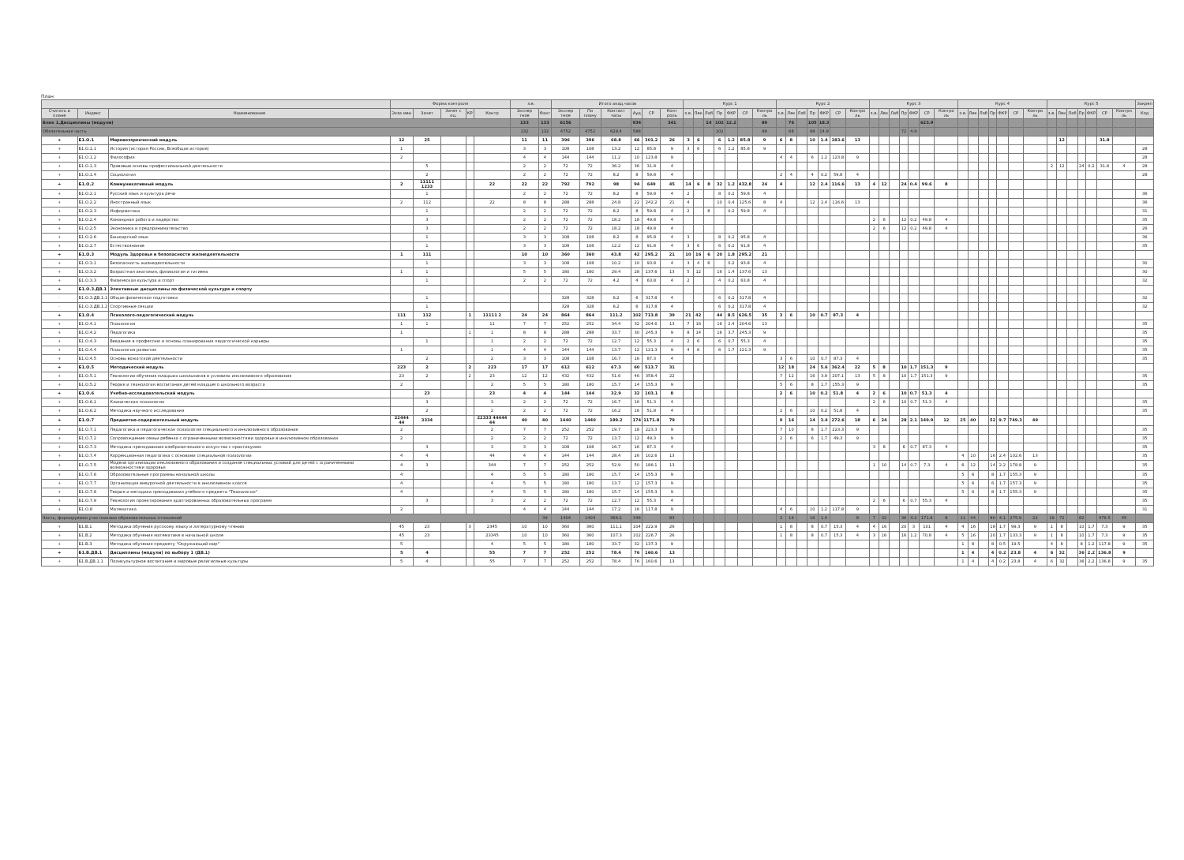План
| | | | Форма контроля | | | | | з.е. | | Итого акад.часов | | | | | | Курс 1 | | | | | | | Курс 2 | | | | | | | Курс 3 | | | | | | | Курс 4 | | | | | | | Курс 5 | | | | | | | Закреп |
| --- | --- | --- | --- | --- | --- | --- | --- | --- | --- | --- | --- | --- | --- | --- | --- | --- | --- | --- | --- | --- | --- | --- | --- | --- | --- | --- | --- | --- | --- | --- | --- | --- | --- | --- | --- | --- | --- | --- | --- | --- | --- | --- | --- | --- | --- | --- | --- | --- | --- | --- | --- |
| Считать в плане | Индекс | Наименование | Экза мен | Зачет | Зачет с оц. | КР | Контр | Экспер тное | Факт | Экспер тное | По плану | Контакт часы | Ауд | СР | Конт роль | з.е. | Лек | Лаб | Пр | ФКР | СР | Контро ль | з.е. | Лек | Лаб | Пр | ФКР | СР | Контро ль | з.е. | Лек | Лаб | Пр | ФКР | СР | Контро ль | з.е. | Лек | Лаб | Пр | ФКР | СР | Контро ль | з.е. | Лек | Лаб | Пр | ФКР | СР | Контро ль | Код |
| Блок 1.Дисциплины (модули) | | | | | | | | 133 | 133 | 6156 | | | 934 | | 341 | | | 14 | 102 | 12.2 | | 89 | | 76 | | 105 | 18.3 | | | | | | | | 623.9 | | | | | | | | | | | | | | | | |
| Обязательная часть | | | | | | | | 132 | 132 | 4752 | 4752 | 628.4 | 588 | | | | | | 102 | | | 89 | | 68 | | 98 | 14.9 | | | | | | 72 | 4.9 | | | | | | | | | | | | | | | | | |
| + | Б1.О.1 | Мировоззренческий модуль | 12 | 25 | | | | 11 | 11 | 396 | 396 | 68.8 | 66 | 301.2 | 26 | 3 | 6 | | 6 | 1.2 | 85.8 | 9 | 6 | 8 | | 10 | 1.4 | 183.6 | 13 | | | | | | | | | | | | | | | | 12 | | | | 31.8 | | |
| + | Б1.О.1.1 | История (история России, Всеобщая история) | 1 | | | | | 3 | 3 | 108 | 108 | 13.2 | 12 | 85.8 | 9 | 3 | 6 | | 6 | 1.2 | 85.8 | 9 | | | | | | | | | | | | | | | | | | | | | | | | | | | | | 28 |
| + | Б1.О.1.2 | Философия | 2 | | | | | 4 | 4 | 144 | 144 | 11.2 | 10 | 123.8 | 9 | | | | | | | | 4 | 4 | | 6 | 1.2 | 123.8 | 9 | | | | | | | | | | | | | | | | | | | | | | 28 |
| + | Б1.О.1.3 | Правовые основы профессиональной деятельности | | 5 | | | | 2 | 2 | 72 | 72 | 36.2 | 36 | 31.8 | 4 | | | | | | | | | | | | | | | | | | | | | | | | | | | | | 2 | 12 | | 24 | 0.2 | 31.8 | 4 | 28 |
| + | Б1.О.1.4 | Социология | | 2 | | | | 2 | 2 | 72 | 72 | 8.2 | 8 | 59.8 | 4 | | | | | | | | 2 | 4 | | 4 | 0.2 | 59.8 | 4 | | | | | | | | | | | | | | | | | | | | | | 28 |
| + | Б1.О.2 | Коммуникативный модуль | 2 | 11111 1233 | | | 22 | 22 | 22 | 792 | 792 | 98 | 94 | 649 | 45 | 14 | 6 | 8 | 32 | 1.2 | 432.8 | 24 | 4 | | | 12 | 2.4 | 116.6 | 13 | 4 | 12 | | 24 | 0.4 | 99.6 | 8 | | | | | | | | | | | | | | | |
| + | Б1.О.2.1 | Русский язык и культура речи | | 1 | | | | 2 | 2 | 72 | 72 | 8.2 | 8 | 59.8 | 4 | 2 | | | 8 | 0.2 | 59.8 | 4 | | | | | | | | | | | | | | | | | | | | | | | | | | | | | 36 |
| + | Б1.О.2.2 | Иностранный язык | 2 | 112 | | | 22 | 8 | 8 | 288 | 288 | 24.8 | 22 | 242.2 | 21 | 4 | | | 10 | 0.4 | 125.6 | 8 | 4 | | | 12 | 2.4 | 116.6 | 13 | | | | | | | | | | | | | | | | | | | | | | 36 |
| + | Б1.О.2.3 | Информатика | | 1 | | | | 2 | 2 | 72 | 72 | 8.2 | 8 | 59.8 | 4 | 2 | | 8 | | 0.2 | 59.8 | 4 | | | | | | | | | | | | | | | | | | | | | | | | | | | | | 31 |
| + | Б1.О.2.4 | Командная работа и лидерство | | 3 | | | | 2 | 2 | 72 | 72 | 18.2 | 18 | 49.8 | 4 | | | | | | | | | | | | | | | 2 | 6 | | 12 | 0.2 | 49.8 | 4 | | | | | | | | | | | | | | | 35 |
| + | Б1.О.2.5 | Экономика и предпринимательство | | 3 | | | | 2 | 2 | 72 | 72 | 18.2 | 18 | 49.8 | 4 | | | | | | | | | | | | | | | 2 | 6 | | 12 | 0.2 | 49.8 | 4 | | | | | | | | | | | | | | | 26 |
| + | Б1.О.2.6 | Башкирский язык | | 1 | | | | 3 | 3 | 108 | 108 | 8.2 | 8 | 95.8 | 4 | 3 | | | 8 | 0.2 | 95.8 | 4 | | | | | | | | | | | | | | | | | | | | | | | | | | | | | 36 |
| + | Б1.О.2.7 | Естествознание | | 1 | | | | 3 | 3 | 108 | 108 | 12.2 | 12 | 91.8 | 4 | 3 | 6 | | 6 | 0.2 | 91.8 | 4 | | | | | | | | | | | | | | | | | | | | | | | | | | | | | 35 |
| + | Б1.О.3 | Модуль Здоровья и безопасности жизнедеятельности | 1 | 111 | | | | 10 | 10 | 360 | 360 | 43.8 | 42 | 295.2 | 21 | 10 | 16 | 6 | 20 | 1.8 | 295.2 | 21 | | | | | | | | | | | | | | | | | | | | | | | | | | | | | |
| + | Б1.О.3.1 | Безопасность жизнедеятельности | | 1 | | | | 3 | 3 | 108 | 108 | 10.2 | 10 | 93.8 | 4 | 3 | 4 | 6 | | 0.2 | 93.8 | 4 | | | | | | | | | | | | | | | | | | | | | | | | | | | | | 30 |
| + | Б1.О.3.2 | Возрастная анатомия, физиология и гигиена | 1 | 1 | | | | 5 | 5 | 180 | 180 | 29.4 | 28 | 137.6 | 13 | 5 | 12 | | 16 | 1.4 | 137.6 | 13 | | | | | | | | | | | | | | | | | | | | | | | | | | | | | 30 |
| + | Б1.О.3.3 | Физическая культура и спорт | | 1 | | | | 2 | 2 | 72 | 72 | 4.2 | 4 | 63.8 | 4 | 2 | | | 4 | 0.2 | 63.8 | 4 | | | | | | | | | | | | | | | | | | | | | | | | | | | | | 32 |
| + | Б1.О.3.ДВ.1 | Элективные дисциплины по физической культуре и спорту | | | | | | | | | | | | | | | | | | | | | | | | | | | | | | | | | | | | | | | | | | | | | | | | | |
| - | Б1.О.3.ДВ.1.1 | Общая физическая подготовка | | 1 | | | | | | 328 | 328 | 6.2 | 6 | 317.8 | 4 | | | | 6 | 0.2 | 317.8 | 4 | | | | | | | | | | | | | | | | | | | | | | | | | | | | | 32 |
| - | Б1.О.3.ДВ.1.2 | Спортивные секции | | 1 | | | | | | 328 | 328 | 6.2 | 6 | 317.8 | 4 | | | | 6 | 0.2 | 317.8 | 4 | | | | | | | | | | | | | | | | | | | | | | | | | | | | | 32 |
| + | Б1.О.4 | Психолого-педагогический модуль | 111 | 112 | | 1 | 11111 2 | 24 | 24 | 864 | 864 | 111.2 | 102 | 713.8 | 39 | 21 | 42 | | 44 | 8.5 | 626.5 | 35 | 3 | 6 | | 10 | 0.7 | 87.3 | 4 | | | | | | | | | | | | | | | | | | | | | | |
| + | Б1.О.4.1 | Психология | 1 | 1 | | | 11 | 7 | 7 | 252 | 252 | 34.4 | 32 | 204.6 | 13 | 7 | 16 | | 16 | 2.4 | 204.6 | 13 | | | | | | | | | | | | | | | | | | | | | | | | | | | | | 35 |
| + | Б1.О.4.2 | Педагогика | 1 | | | 1 | 1 | 8 | 8 | 288 | 288 | 33.7 | 30 | 245.3 | 9 | 8 | 14 | | 16 | 3.7 | 245.3 | 9 | | | | | | | | | | | | | | | | | | | | | | | | | | | | | 35 |
| + | Б1.О.4.3 | Введение в профессию и основы планирования педагогической карьеры | | 1 | | | 1 | 2 | 2 | 72 | 72 | 12.7 | 12 | 55.3 | 4 | 2 | 6 | | 6 | 0.7 | 55.3 | 4 | | | | | | | | | | | | | | | | | | | | | | | | | | | | | 35 |
| + | Б1.О.4.4 | Психология развития | 1 | | | | 1 | 4 | 4 | 144 | 144 | 13.7 | 12 | 121.3 | 9 | 4 | 6 | | 6 | 1.7 | 121.3 | 9 | | | | | | | | | | | | | | | | | | | | | | | | | | | | | 35 |
| + | Б1.О.4.5 | Основы вожатской деятельности | | 2 | | | 2 | 3 | 3 | 108 | 108 | 16.7 | 16 | 87.3 | 4 | | | | | | | | 3 | 6 | | 10 | 0.7 | 87.3 | 4 | | | | | | | | | | | | | | | | | | | | | | 35 |
| + | Б1.О.5 | Методический модуль | 223 | 2 | | 2 | 223 | 17 | 17 | 612 | 612 | 67.3 | 60 | 513.7 | 31 | | | | | | | | 12 | 18 | | 24 | 5.6 | 362.4 | 22 | 5 | 8 | | 10 | 1.7 | 151.3 | 9 | | | | | | | | | | | | | | | |
| + | Б1.О.5.1 | Технологии обучения младших школьников в условиях инклюзивного образования | 23 | 2 | | 2 | 23 | 12 | 12 | 432 | 432 | 51.6 | 46 | 358.4 | 22 | | | | | | | | 7 | 12 | | 16 | 3.9 | 207.1 | 13 | 5 | 8 | | 10 | 1.7 | 151.3 | 9 | | | | | | | | | | | | | | | 35 |
| + | Б1.О.5.2 | Теория и технология воспитания детей младшего школьного возраста | 2 | | | | 2 | 5 | 5 | 180 | 180 | 15.7 | 14 | 155.3 | 9 | | | | | | | | 5 | 6 | | 8 | 1.7 | 155.3 | 9 | | | | | | | | | | | | | | | | | | | | | | 35 |
| + | Б1.О.6 | Учебно-исследовательский модуль | | 23 | | | 23 | 4 | 4 | 144 | 144 | 32.9 | 32 | 103.1 | 8 | | | | | | | | 2 | 6 | | 10 | 0.2 | 51.8 | 4 | 2 | 6 | | 10 | 0.7 | 51.3 | 4 | | | | | | | | | | | | | | | |
| + | Б1.О.6.1 | Клиническая психология | | 3 | | | 3 | 2 | 2 | 72 | 72 | 16.7 | 16 | 51.3 | 4 | | | | | | | | | | | | | | | 2 | 6 | | 10 | 0.7 | 51.3 | 4 | | | | | | | | | | | | | | | 35 |
| + | Б1.О.6.2 | Методика научного исследования | | 2 | | | 2 | 2 | 2 | 72 | 72 | 16.2 | 16 | 51.8 | 4 | | | | | | | | 2 | 6 | | 10 | 0.2 | 51.8 | 4 | | | | | | | | | | | | | | | | | | | | | | 35 |
| + | Б1.О.7 | Предметно-содержательный модуль | 22444 44 | 3334 | | | 22333 44444 44 | 40 | 40 | 1440 | 1440 | 189.2 | 174 | 1171.8 | 79 | | | | | | | | 9 | 16 | | 14 | 3.4 | 272.6 | 18 | 6 | 24 | | 28 | 2.1 | 149.9 | 12 | 25 | 40 | | 52 | 9.7 | 749.3 | 49 | | | | | | | | |
| + | Б1.О.7.1 | Педагогика и педагогическая психология специального и инклюзивного образования | 2 | | | | 2 | 7 | 7 | 252 | 252 | 19.7 | 18 | 223.3 | 9 | | | | | | | | 7 | 10 | | 8 | 1.7 | 223.3 | 9 | | | | | | | | | | | | | | | | | | | | | | 35 |
| + | Б1.О.7.2 | Сопровождение семьи ребенка с ограниченными возможностями здоровья в инклюзивном образовании | 2 | | | | 2 | 2 | 2 | 72 | 72 | 13.7 | 12 | 49.3 | 9 | | | | | | | | 2 | 6 | | 6 | 1.7 | 49.3 | 9 | | | | | | | | | | | | | | | | | | | | | | 35 |
| + | Б1.О.7.3 | Методика преподавания изобразительного искусства с практикумом | | 3 | | | 3 | 3 | 3 | 108 | 108 | 16.7 | 16 | 87.3 | 4 | | | | | | | | | | | | | | | 3 | 8 | | 8 | 0.7 | 87.3 | 4 | | | | | | | | | | | | | | | 35 |
| + | Б1.О.7.4 | Коррекционная педагогика с основами специальной психологии | 4 | 4 | | | 44 | 4 | 4 | 144 | 144 | 28.4 | 26 | 102.6 | 13 | | | | | | | | | | | | | | | | | | | | | | 4 | 10 | | 16 | 2.4 | 102.6 | 13 | | | | | | | | 35 |
| + | Б1.О.7.5 | Модели организации инклюзивного образования и создание специальных условий для детей с ограниченными возможностями здоровья | 4 | 3 | | | 344 | 7 | 7 | 252 | 252 | 52.9 | 50 | 186.1 | 13 | | | | | | | | | | | | | | | 1 | 10 | | 14 | 0.7 | 7.3 | 4 | 6 | 12 | | 14 | 2.2 | 178.8 | 9 | | | | | | | | 35 |
| + | Б1.О.7.6 | Образовательные программы начальной школы | 4 | | | | 4 | 5 | 5 | 180 | 180 | 15.7 | 14 | 155.3 | 9 | | | | | | | | | | | | | | | | | | | | | | 5 | 6 | | 8 | 1.7 | 155.3 | 9 | | | | | | | | 35 |
| + | Б1.О.7.7 | Организация внеурочной деятельности в инклюзивном классе | 4 | | | | 4 | 5 | 5 | 180 | 180 | 13.7 | 12 | 157.3 | 9 | | | | | | | | | | | | | | | | | | | | | | 5 | 6 | | 6 | 1.7 | 157.3 | 9 | | | | | | | | 35 |
| + | Б1.О.7.8 | Теория и методика преподавания учебного предмета "Технология" | 4 | | | | 4 | 5 | 5 | 180 | 180 | 15.7 | 14 | 155.3 | 9 | | | | | | | | | | | | | | | | | | | | | | 5 | 6 | | 8 | 1.7 | 155.3 | 9 | | | | | | | | 35 |
| + | Б1.О.7.9 | Технология проектирования адаптированных образовательных программ | | 3 | | | 3 | 2 | 2 | 72 | 72 | 12.7 | 12 | 55.3 | 4 | | | | | | | | | | | | | | | 2 | 6 | | 6 | 0.7 | 55.3 | 4 | | | | | | | | | | | | | | | 35 |
| + | Б1.О.8 | Математика | 2 | | | | | 4 | 4 | 144 | 144 | 17.2 | 16 | 117.8 | 9 | | | | | | | | 4 | 6 | | 10 | 1.2 | 117.8 | 9 | | | | | | | | | | | | | | | | | | | | | | 31 |
| Часть, формируемая участниками образовательных отношений | | | | | | | | | 39 | 1404 | 1404 | 366.2 | 346 | | 83 | | | | | | | | 2 | 16 | | 16 | 1.4 | | 8 | 7 | 32 | | 36 | 4.2 | 171.8 | 8 | 11 | 44 | | 80 | 4.1 | 275.9 | 22 | 19 | 72 | | 82 | | 476.5 | 45 | |
| + | Б1.В.1 | Методика обучения русскому языку и литературному чтению | 45 | 23 | | 3 | 2345 | 10 | 10 | 360 | 360 | 111.1 | 104 | 222.9 | 26 | | | | | | | | 1 | 8 | | 8 | 0.7 | 15.3 | 4 | 4 | 16 | | 20 | 3 | 101 | 4 | 4 | 16 | | 18 | 1.7 | 99.3 | 9 | 1 | 8 | | 10 | 1.7 | 7.3 | 9 | 35 |
| + | Б1.В.2 | Методика обучения математике в начальной школе | 45 | 23 | | | 23345 | 10 | 10 | 360 | 360 | 107.3 | 102 | 226.7 | 26 | | | | | | | | 1 | 8 | | 8 | 0.7 | 15.3 | 4 | 3 | 16 | | 16 | 1.2 | 70.8 | 4 | 5 | 16 | | 20 | 1.7 | 133.3 | 9 | 1 | 8 | | 10 | 1.7 | 7.3 | 9 | 35 |
| + | Б1.В.3 | Методика обучения предмету "Окружающий мир" | 5 | | | | 4 | 5 | 5 | 180 | 180 | 33.7 | 32 | 137.3 | 9 | | | | | | | | | | | | | | | | | | | | | | 1 | 8 | | 8 | 0.5 | 19.5 | | 4 | 8 | | 8 | 1.2 | 117.8 | 9 | 35 |
| + | Б1.В.ДВ.1 | Дисциплины (модули) по выбору 1 (ДВ.1) | 5 | 4 | | | 55 | 7 | 7 | 252 | 252 | 78.4 | 76 | 160.6 | 13 | | | | | | | | | | | | | | | | | | | | | | 1 | 4 | | 4 | 0.2 | 23.8 | 4 | 6 | 32 | | 36 | 2.2 | 136.8 | 9 | |
| + | Б1.В.ДВ.1.1 | Поликультурное воспитание и мировые религиозные культуры | 5 | 4 | | | 55 | 7 | 7 | 252 | 252 | 78.4 | 76 | 160.6 | 13 | | | | | | | | | | | | | | | | | | | | | | 1 | 4 | | 4 | 0.2 | 23.8 | 4 | 6 | 32 | | 36 | 2.2 | 136.8 | 9 | 35 |